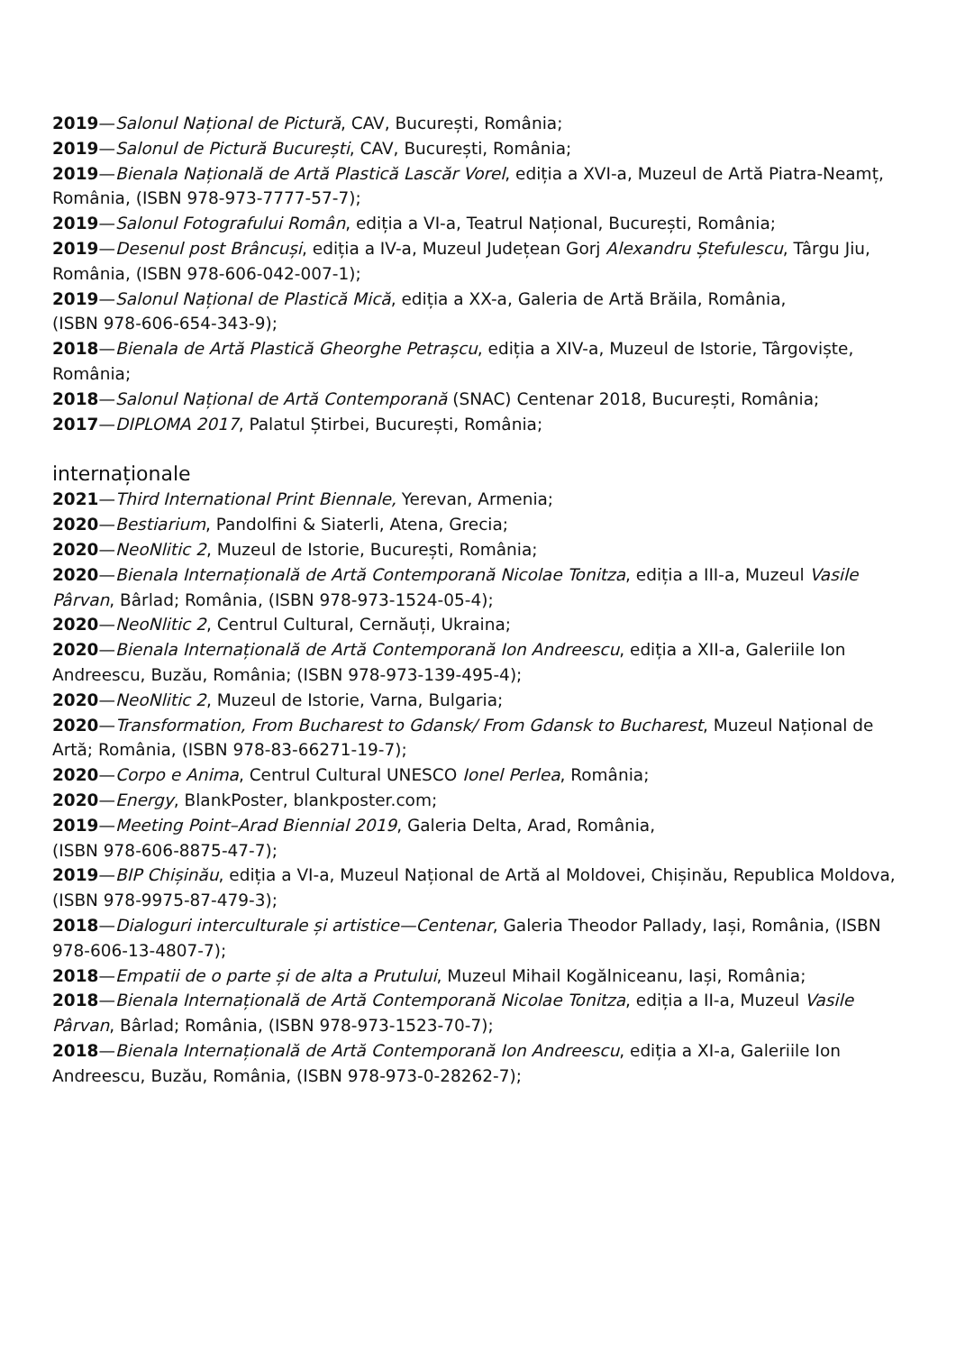2019—Salonul Național de Pictură, CAV, București, România;
2019—Salonul de Pictură București, CAV, București, România;
2019—Bienala Națională de Artă Plastică Lascăr Vorel, ediția a XVI-a, Muzeul de Artă Piatra-Neamț, România, (ISBN 978-973-7777-57-7);
2019—Salonul Fotografului Român, ediția a VI-a, Teatrul Național, București, România;
2019—Desenul post Brâncuși, ediția a IV-a, Muzeul Județean Gorj Alexandru Ștefulescu, Târgu Jiu, România, (ISBN 978-606-042-007-1);
2019—Salonul Național de Plastică Mică, ediția a XX-a, Galeria de Artă Brăila, România,
(ISBN 978-606-654-343-9);
2018—Bienala de Artă Plastică Gheorghe Petrașcu, ediția a XIV-a, Muzeul de Istorie, Târgoviște, România;
2018—Salonul Național de Artă Contemporană (SNAC) Centenar 2018, București, România;
2017—DIPLOMA 2017, Palatul Știrbei, București, România;
internaționale
2021—Third International Print Biennale, Yerevan, Armenia;
2020—Bestiarium, Pandolfini & Siaterli, Atena, Grecia;
2020—NeoNlitic 2, Muzeul de Istorie, București, România;
2020—Bienala Internațională de Artă Contemporană Nicolae Tonitza, ediția a III-a, Muzeul Vasile Pârvan, Bârlad; România, (ISBN 978-973-1524-05-4);
2020—NeoNlitic 2, Centrul Cultural, Cernăuți, Ukraina;
2020—Bienala Internațională de Artă Contemporană Ion Andreescu, ediția a XII-a, Galeriile Ion Andreescu, Buzău, România; (ISBN 978-973-139-495-4);
2020—NeoNlitic 2, Muzeul de Istorie, Varna, Bulgaria;
2020—Transformation, From Bucharest to Gdansk/ From Gdansk to Bucharest, Muzeul Național de Artă; România, (ISBN 978-83-66271-19-7);
2020—Corpo e Anima, Centrul Cultural UNESCO Ionel Perlea, România;
2020—Energy, BlankPoster, blankposter.com;
2019—Meeting Point–Arad Biennial 2019, Galeria Delta, Arad, România,
(ISBN 978-606-8875-47-7);
2019—BIP Chișinău, ediția a VI-a, Muzeul Național de Artă al Moldovei, Chișinău, Republica Moldova, (ISBN 978-9975-87-479-3);
2018—Dialoguri interculturale și artistice—Centenar, Galeria Theodor Pallady, Iași, România, (ISBN 978-606-13-4807-7);
2018—Empatii de o parte și de alta a Prutului, Muzeul Mihail Kogălniceanu, Iași, România;
2018—Bienala Internațională de Artă Contemporană Nicolae Tonitza, ediția a II-a, Muzeul Vasile Pârvan, Bârlad; România, (ISBN 978-973-1523-70-7);
2018—Bienala Internațională de Artă Contemporană Ion Andreescu, ediția a XI-a, Galeriile Ion Andreescu, Buzău, România, (ISBN 978-973-0-28262-7);